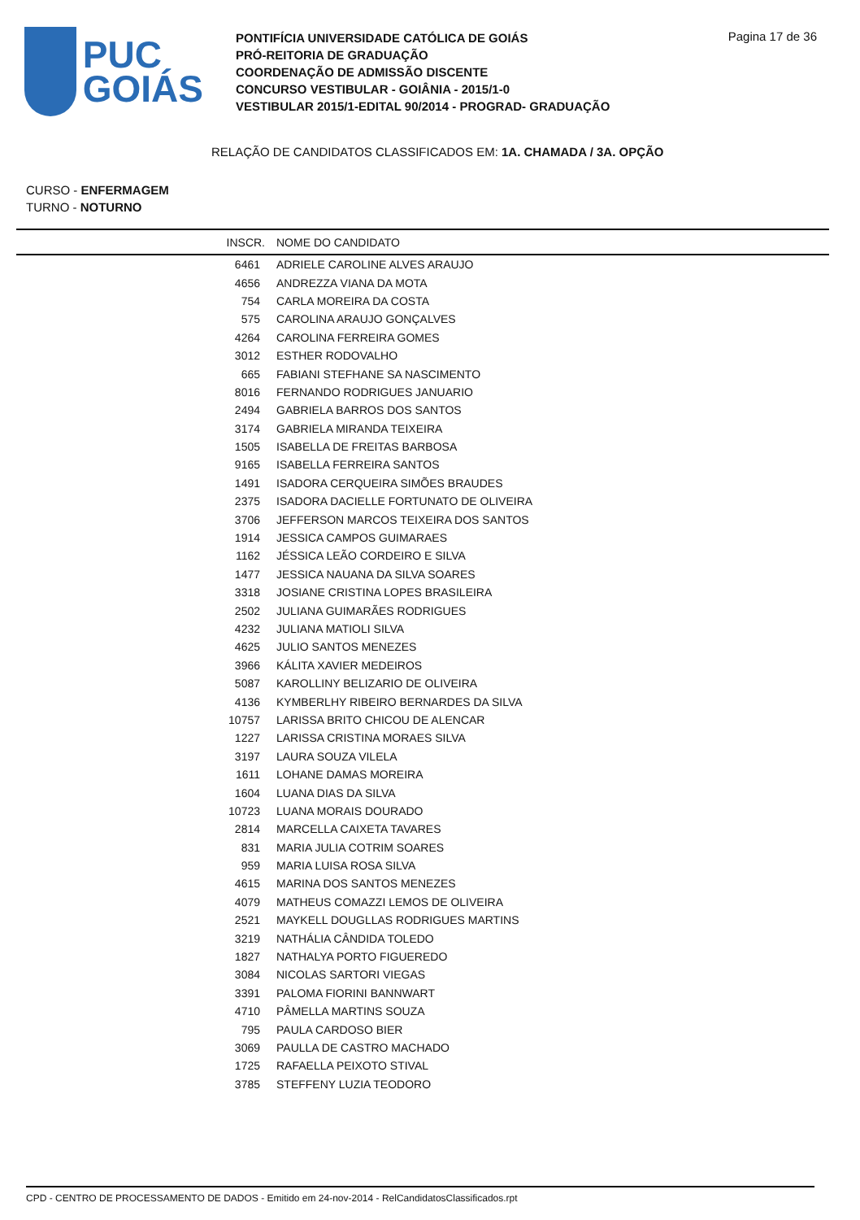PUC
GOIÁS
PONTIFÍCIA UNIVERSIDADE CATÓLICA DE GOIÁS
PRÓ-REITORIA DE GRADUAÇÃO
COORDENAÇÃO DE ADMISSÃO DISCENTE
CONCURSO VESTIBULAR - GOIÂNIA - 2015/1-0
VESTIBULAR 2015/1-EDITAL 90/2014 - PROGRAD- GRADUAÇÃO
Pagina 17 de 36
RELAÇÃO DE CANDIDATOS CLASSIFICADOS EM: 1A. CHAMADA / 3A. OPÇÃO
CURSO - ENFERMAGEM
TURNO - NOTURNO
| INSCR. | NOME DO CANDIDATO |
| --- | --- |
| 6461 | ADRIELE CAROLINE ALVES ARAUJO |
| 4656 | ANDREZZA VIANA DA MOTA |
| 754 | CARLA MOREIRA DA COSTA |
| 575 | CAROLINA ARAUJO GONÇALVES |
| 4264 | CAROLINA FERREIRA GOMES |
| 3012 | ESTHER RODOVALHO |
| 665 | FABIANI STEFHANE SA NASCIMENTO |
| 8016 | FERNANDO RODRIGUES JANUARIO |
| 2494 | GABRIELA BARROS DOS SANTOS |
| 3174 | GABRIELA MIRANDA TEIXEIRA |
| 1505 | ISABELLA DE FREITAS BARBOSA |
| 9165 | ISABELLA FERREIRA SANTOS |
| 1491 | ISADORA CERQUEIRA SIMÕES BRAUDES |
| 2375 | ISADORA DACIELLE FORTUNATO DE OLIVEIRA |
| 3706 | JEFFERSON MARCOS TEIXEIRA DOS SANTOS |
| 1914 | JESSICA CAMPOS GUIMARAES |
| 1162 | JÉSSICA LEÃO CORDEIRO E SILVA |
| 1477 | JESSICA NAUANA DA SILVA SOARES |
| 3318 | JOSIANE CRISTINA LOPES BRASILEIRA |
| 2502 | JULIANA GUIMARÃES RODRIGUES |
| 4232 | JULIANA MATIOLI SILVA |
| 4625 | JULIO SANTOS MENEZES |
| 3966 | KÁLITA XAVIER MEDEIROS |
| 5087 | KAROLLINY BELIZARIO DE OLIVEIRA |
| 4136 | KYMBERLHY RIBEIRO BERNARDES DA SILVA |
| 10757 | LARISSA BRITO CHICOU DE ALENCAR |
| 1227 | LARISSA CRISTINA MORAES SILVA |
| 3197 | LAURA SOUZA VILELA |
| 1611 | LOHANE DAMAS MOREIRA |
| 1604 | LUANA DIAS DA SILVA |
| 10723 | LUANA MORAIS DOURADO |
| 2814 | MARCELLA CAIXETA TAVARES |
| 831 | MARIA JULIA COTRIM SOARES |
| 959 | MARIA LUISA ROSA SILVA |
| 4615 | MARINA DOS SANTOS MENEZES |
| 4079 | MATHEUS COMAZZI LEMOS DE OLIVEIRA |
| 2521 | MAYKELL DOUGLLAS RODRIGUES MARTINS |
| 3219 | NATHÁLIA CÂNDIDA TOLEDO |
| 1827 | NATHALYA PORTO FIGUEREDO |
| 3084 | NICOLAS SARTORI VIEGAS |
| 3391 | PALOMA FIORINI BANNWART |
| 4710 | PÂMELLA MARTINS SOUZA |
| 795 | PAULA CARDOSO BIER |
| 3069 | PAULLA DE CASTRO MACHADO |
| 1725 | RAFAELLA PEIXOTO STIVAL |
| 3785 | STEFFENY LUZIA TEODORO |
CPD - CENTRO DE PROCESSAMENTO DE DADOS - Emitido em 24-nov-2014 - RelCandidatosClassificados.rpt